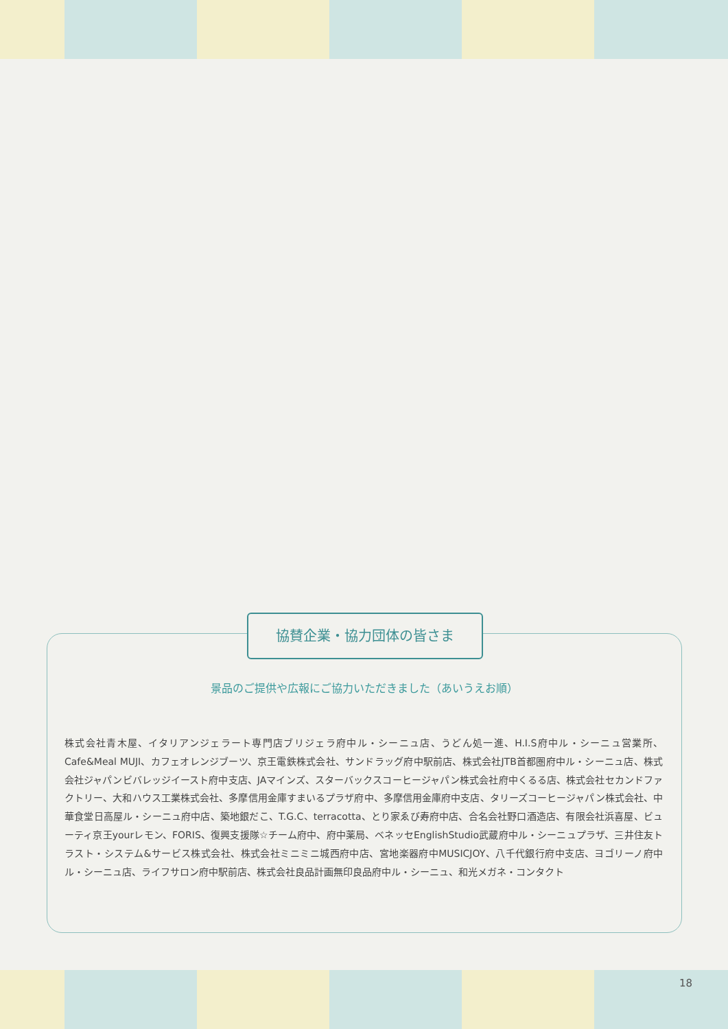協賛企業・協力団体の皆さま
景品のご提供や広報にご協力いただきました（あいうえお順）
株式会社青木屋、イタリアンジェラート専門店ブリジェラ府中ル・シーニュ店、うどん処一進、H.I.S府中ル・シーニュ営業所、Cafe&Meal MUJI、カフェオレンジブーツ、京王電鉄株式会社、サンドラッグ府中駅前店、株式会社JTB首都圏府中ル・シーニュ店、株式会社ジャパンビバレッジイースト府中支店、JAマインズ、スターバックスコーヒージャパン株式会社府中くるる店、株式会社セカンドファクトリー、大和ハウス工業株式会社、多摩信用金庫すまいるプラザ府中、多摩信用金庫府中支店、タリーズコーヒージャパン株式会社、中華食堂日高屋ル・シーニュ府中店、築地銀だこ、T.G.C、terracotta、とり家ゑび寿府中店、合名会社野口酒造店、有限会社浜喜屋、ビューティ京王yourレモン、FORIS、復興支援隊☆チーム府中、府中薬局、ベネッセEnglishStudio武蔵府中ル・シーニュプラザ、三井住友トラスト・システム&サービス株式会社、株式会社ミニミニ城西府中店、宮地楽器府中MUSICJOY、八千代銀行府中支店、ヨゴリーノ府中ル・シーニュ店、ライフサロン府中駅前店、株式会社良品計画無印良品府中ル・シーニュ、和光メガネ・コンタクト
18